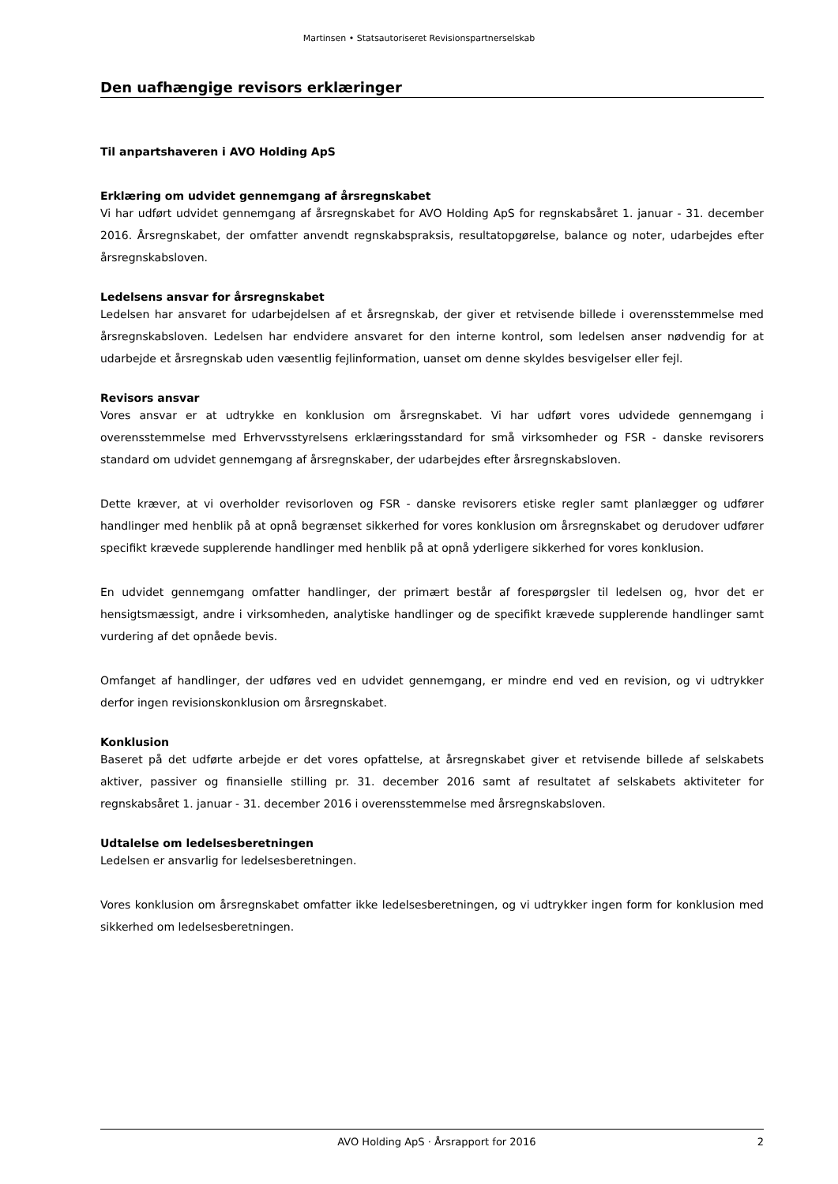Martinsen • Statsautoriseret Revisionspartnerselskab
Den uafhængige revisors erklæringer
Til anpartshaveren i AVO Holding ApS
Erklæring om udvidet gennemgang af årsregnskabet
Vi har udført udvidet gennemgang af årsregnskabet for AVO Holding ApS for regnskabsåret 1. januar - 31. december 2016. Årsregnskabet, der omfatter anvendt regnskabspraksis, resultatopgørelse, balance og noter, udarbejdes efter årsregnskabsloven.
Ledelsens ansvar for årsregnskabet
Ledelsen har ansvaret for udarbejdelsen af et årsregnskab, der giver et retvisende billede i overensstemmelse med årsregnskabsloven. Ledelsen har endvidere ansvaret for den interne kontrol, som ledelsen anser nødvendig for at udarbejde et årsregnskab uden væsentlig fejlinformation, uanset om denne skyldes besvigelser eller fejl.
Revisors ansvar
Vores ansvar er at udtrykke en konklusion om årsregnskabet. Vi har udført vores udvidede gennemgang i overensstemmelse med Erhvervsstyrelsens erklæringsstandard for små virksomheder og FSR - danske revisorers standard om udvidet gennemgang af årsregnskaber, der udarbejdes efter årsregnskabsloven.
Dette kræver, at vi overholder revisorloven og FSR - danske revisorers etiske regler samt planlægger og udfører handlinger med henblik på at opnå begrænset sikkerhed for vores konklusion om årsregnskabet og derudover udfører specifikt krævede supplerende handlinger med henblik på at opnå yderligere sikkerhed for vores konklusion.
En udvidet gennemgang omfatter handlinger, der primært består af forespørgsler til ledelsen og, hvor det er hensigtsmæssigt, andre i virksomheden, analytiske handlinger og de specifikt krævede supplerende handlinger samt vurdering af det opnåede bevis.
Omfanget af handlinger, der udføres ved en udvidet gennemgang, er mindre end ved en revision, og vi udtrykker derfor ingen revisionskonklusion om årsregnskabet.
Konklusion
Baseret på det udførte arbejde er det vores opfattelse, at årsregnskabet giver et retvisende billede af selskabets aktiver, passiver og finansielle stilling pr. 31. december 2016 samt af resultatet af selskabets aktiviteter for regnskabsåret 1. januar - 31. december 2016 i overensstemmelse med årsregnskabsloven.
Udtalelse om ledelsesberetningen
Ledelsen er ansvarlig for ledelsesberetningen.
Vores konklusion om årsregnskabet omfatter ikke ledelsesberetningen, og vi udtrykker ingen form for konklusion med sikkerhed om ledelsesberetningen.
AVO Holding ApS · Årsrapport for 2016 2